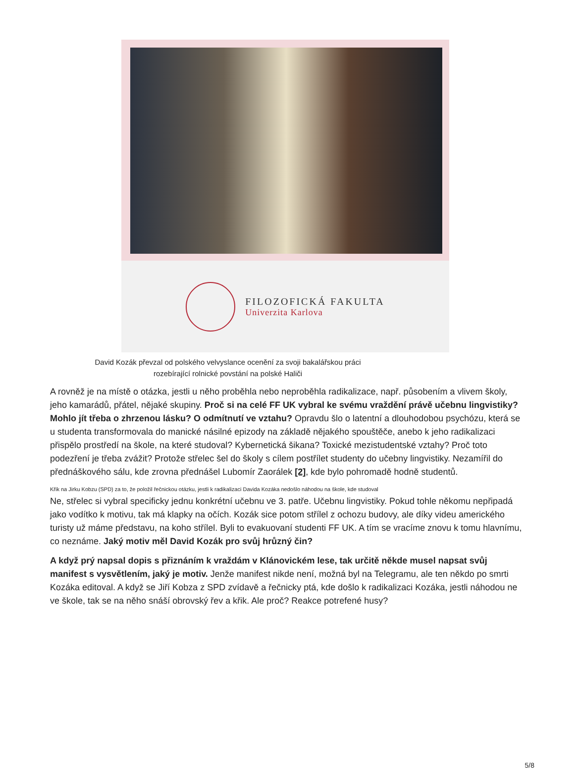FILOZOFICKÁ FAKULTA
Univerzita Karlova
David Kozák převzal od polského velvyslance ocenění za svoji bakalářskou práci
rozebírající rolnické povstání na polské Haliči
A rovněž je na místě o otázka, jestli u něho proběhla nebo neproběhla radikalizace, např. působením a vlivem školy, jeho kamarádů, přátel, nějaké skupiny. Proč si na celé FF UK vybral ke svému vraždění právě učebnu lingvistiky? Mohlo jít třeba o zhrzenou lásku? O odmítnutí ve vztahu? Opravdu šlo o latentní a dlouhodobou psychózu, která se u studenta transformovala do manické násilné epizody na základě nějakého spouštěče, anebo k jeho radikalizaci přispělo prostředí na škole, na které studoval? Kybernetická šikana? Toxické mezistudentské vztahy? Proč toto podezření je třeba zvážit? Protože střelec šel do školy s cílem postřílet studenty do učebny lingvistiky. Nezamířil do přednáškového sálu, kde zrovna přednášel Lubomír Zaorálek [2], kde bylo pohromadě hodně studentů.
Křik na Jirku Kobzu (SPD) za to, že položil řečnickou otázku, jestli k radikalizaci Davida Kozáka nedošlo náhodou na škole, kde studoval
Ne, střelec si vybral specificky jednu konkrétní učebnu ve 3. patře. Učebnu lingvistiky. Pokud tohle někomu nepřipadá jako vodítko k motivu, tak má klapky na očích. Kozák sice potom střílel z ochozu budovy, ale díky videu amerického turisty už máme představu, na koho střílel. Byli to evakuovaní studenti FF UK. A tím se vracíme znovu k tomu hlavnímu, co neznáme. Jaký motiv měl David Kozák pro svůj hrůzný čin?
A když prý napsal dopis s přiznáním k vraždám v Klánovickém lese, tak určitě někde musel napsat svůj manifest s vysvětlením, jaký je motiv. Jenže manifest nikde není, možná byl na Telegramu, ale ten někdo po smrti Kozáka editoval. A když se Jiří Kobza z SPD zvídavě a řečnicky ptá, kde došlo k radikalizaci Kozáka, jestli náhodou ne ve škole, tak se na něho snáší obrovský řev a křik. Ale proč? Reakce potrefené husy?
5/8